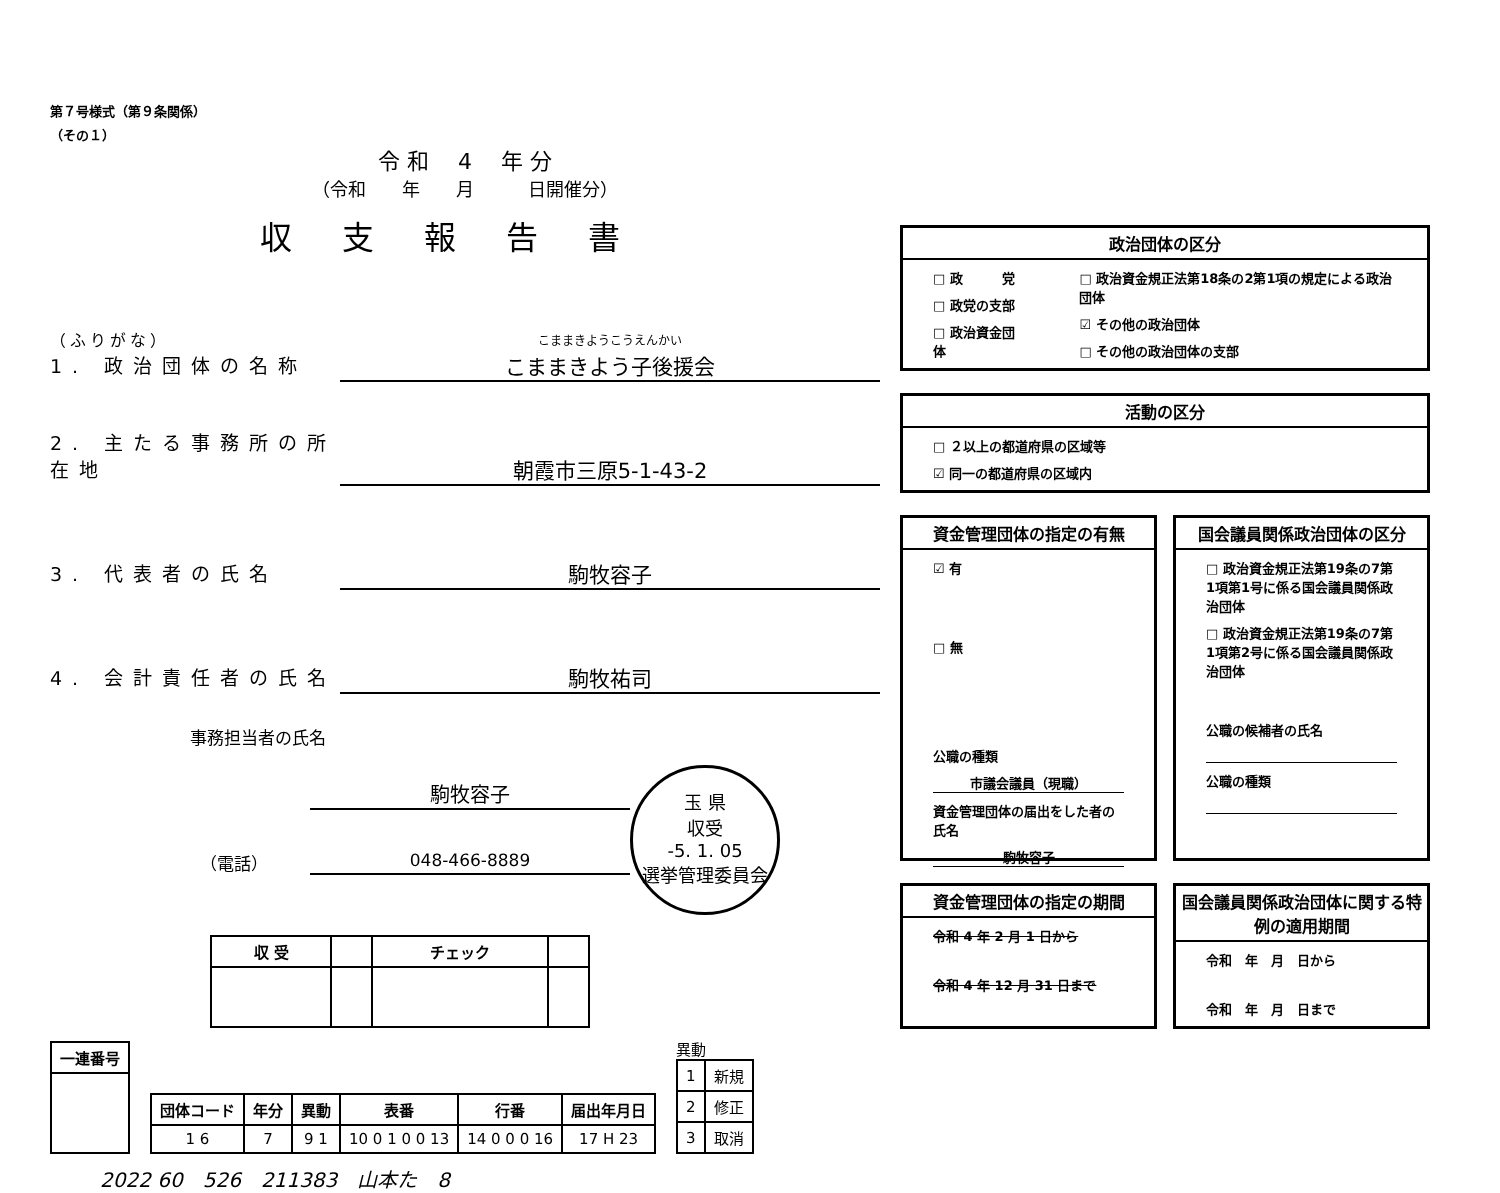第７号様式（第９条関係）
（その１）
令 和　 4 　年 分
（令和　　年　　月　　　日開催分）
収支報告書
（ふりがな）
1. 政治団体の名称
こままきようこうえんかい
こままきよう子後援会
2. 主たる事務所の所在地
朝霞市三原5-1-43-2
3. 代表者の氏名
駒牧容子
4. 会計責任者の氏名
駒牧祐司
事務担当者の氏名
駒牧容子
（電話） 048-466-8889
玉 県
収受
-5. 1. 05
選挙管理委員会
| 収 受 | | チェック | |
| 一連番号 |
| --- |
| 団体コード | 年分 | 異動 | 表番 | 行番 | 届出年月日 |
| --- | --- | --- | --- | --- | --- |
| 1 6 | 7 | 9 1 | 10 0 1 0 0 13 | 14 0 0 0 16 | 17 H 23 |
異動
| 1 | 新規 |
| 2 | 修正 |
| 3 | 取消 |
2022 60　526　211383　山本た　8
政治団体の区分
□ 政　　　党
□ 政党の支部
□ 政治資金団体
□ 政治資金規正法第18条の2第1項の規定による政治団体
☑ その他の政治団体
□ その他の政治団体の支部
活動の区分
□ ２以上の都道府県の区域等
☑ 同一の都道府県の区域内
資金管理団体の指定の有無
☑ 有
□ 無
公職の種類
市議会議員（現職）
資金管理団体の届出をした者の氏名
駒牧容子
国会議員関係政治団体の区分
□ 政治資金規正法第19条の7第1項第1号に係る国会議員関係政治団体
□ 政治資金規正法第19条の7第1項第2号に係る国会議員関係政治団体
公職の候補者の氏名
公職の種類
資金管理団体の指定の期間
令和 4 年 2 月 1 日から
令和 4 年 12 月 31 日まで
国会議員関係政治団体に関する特例の適用期間
令和　年　月　日から
令和　年　月　日まで